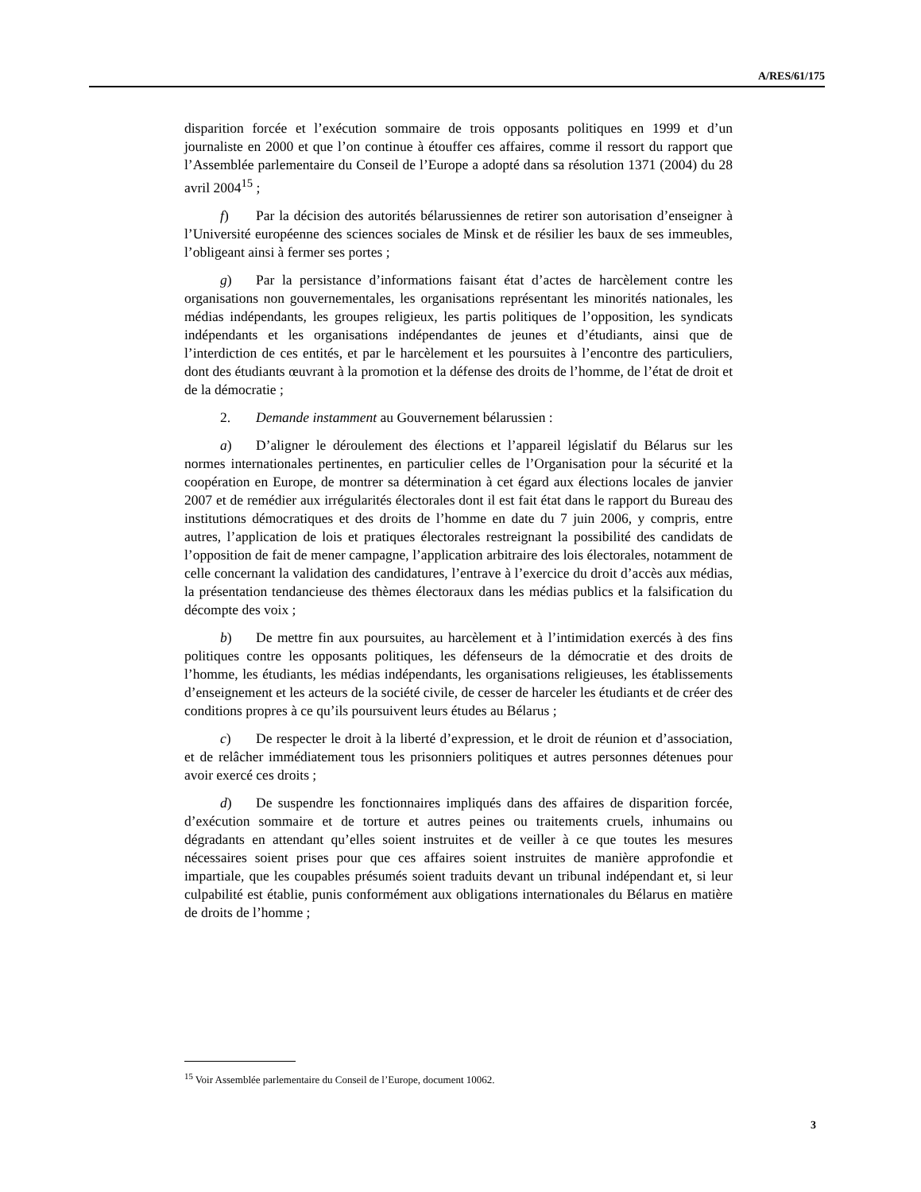A/RES/61/175
disparition forcée et l’exécution sommaire de trois opposants politiques en 1999 et d’un journaliste en 2000 et que l’on continue à étouffer ces affaires, comme il ressort du rapport que l’Assemblée parlementaire du Conseil de l’Europe a adopté dans sa résolution 1371 (2004) du 28 avril 2004<sup>15</sup> ;
f) Par la décision des autorités bélarussiennes de retirer son autorisation d’enseigner à l’Université européenne des sciences sociales de Minsk et de résilier les baux de ses immeubles, l’obligeant ainsi à fermer ses portes ;
g) Par la persistance d’informations faisant état d’actes de harcèlement contre les organisations non gouvernementales, les organisations représentant les minorités nationales, les médias indépendants, les groupes religieux, les partis politiques de l’opposition, les syndicats indépendants et les organisations indépendantes de jeunes et d’étudiants, ainsi que de l’interdiction de ces entités, et par le harcèlement et les poursuites à l’encontre des particuliers, dont des étudiants œuvrant à la promotion et la défense des droits de l’homme, de l’état de droit et de la démocratie ;
2. Demande instamment au Gouvernement bélarussien :
a) D’aligner le déroulement des élections et l’appareil législatif du Bélarus sur les normes internationales pertinentes, en particulier celles de l’Organisation pour la sécurité et la coopération en Europe, de montrer sa détermination à cet égard aux élections locales de janvier 2007 et de remédier aux irrégularités électorales dont il est fait état dans le rapport du Bureau des institutions démocratiques et des droits de l’homme en date du 7 juin 2006, y compris, entre autres, l’application de lois et pratiques électorales restreignant la possibilité des candidats de l’opposition de fait de mener campagne, l’application arbitraire des lois électorales, notamment de celle concernant la validation des candidatures, l’entrave à l’exercice du droit d’accès aux médias, la présentation tendancieuse des thèmes électoraux dans les médias publics et la falsification du décompte des voix ;
b) De mettre fin aux poursuites, au harcèlement et à l’intimidation exercés à des fins politiques contre les opposants politiques, les défenseurs de la démocratie et des droits de l’homme, les étudiants, les médias indépendants, les organisations religieuses, les établissements d’enseignement et les acteurs de la société civile, de cesser de harceler les étudiants et de créer des conditions propres à ce qu’ils poursuivent leurs études au Bélarus ;
c) De respecter le droit à la liberté d’expression, et le droit de réunion et d’association, et de relâcher immédiatement tous les prisonniers politiques et autres personnes détenues pour avoir exercé ces droits ;
d) De suspendre les fonctionnaires impliqués dans des affaires de disparition forcée, d’exécution sommaire et de torture et autres peines ou traitements cruels, inhumains ou dégradants en attendant qu’elles soient instruites et de veiller à ce que toutes les mesures nécessaires soient prises pour que ces affaires soient instruites de manière approfondie et impartiale, que les coupables présumés soient traduits devant un tribunal indépendant et, si leur culpabilité est établie, punis conformément aux obligations internationales du Bélarus en matière de droits de l’homme ;
<sup>15</sup> Voir Assemblée parlementaire du Conseil de l’Europe, document 10062.
3